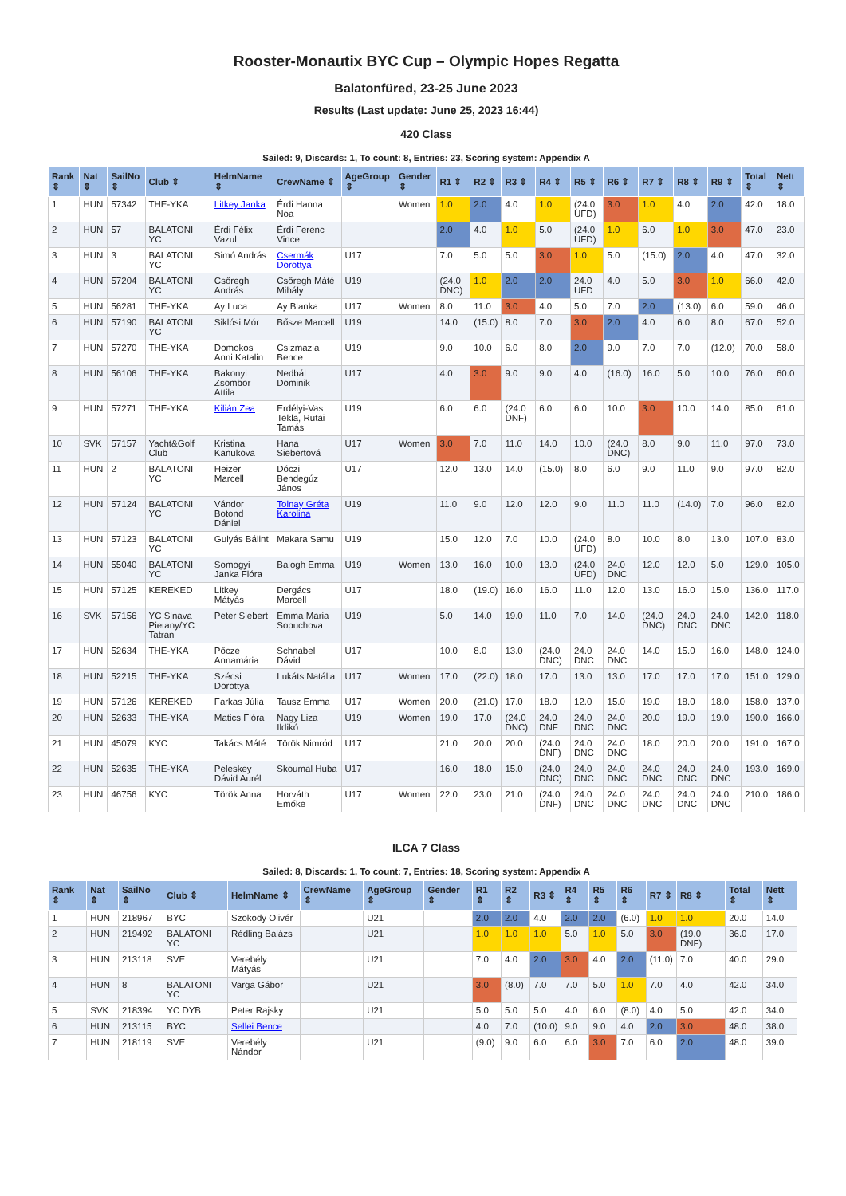Rooster-Monautix BYC Cup – Olympic Hopes Regatta
Balatonfüred, 23-25 June 2023
Results (Last update: June 25, 2023 16:44)
420 Class
Sailed: 9, Discards: 1, To count: 8, Entries: 23, Scoring system: Appendix A
| Rank ⇕ | Nat ⇕ | SailNo ⇕ | Club ⇕ | HelmName ⇕ | CrewName ⇕ | AgeGroup ⇕ | Gender ⇕ | R1 ⇕ | R2 ⇕ | R3 ⇕ | R4 ⇕ | R5 ⇕ | R6 ⇕ | R7 ⇕ | R8 ⇕ | R9 ⇕ | Total ⇕ | Nett ⇕ |
| --- | --- | --- | --- | --- | --- | --- | --- | --- | --- | --- | --- | --- | --- | --- | --- | --- | --- | --- |
| 1 | HUN | 57342 | THE-YKA | Litkey Janka | Érdi Hanna Noa | | Women | 1.0 | 2.0 | 4.0 | 1.0 | (24.0 UFD) | 3.0 | 1.0 | 4.0 | 2.0 | 42.0 | 18.0 |
| 2 | HUN | 57 | BALATONI YC | Érdi Félix Vazul | Érdi Ferenc Vince | | | 2.0 | 4.0 | 1.0 | 5.0 | (24.0 UFD) | 1.0 | 6.0 | 1.0 | 3.0 | 47.0 | 23.0 |
| 3 | HUN | 3 | BALATONI YC | Simó András | Csermák Dorottya | U17 | | 7.0 | 5.0 | 5.0 | 3.0 | 1.0 | 5.0 | (15.0) | 2.0 | 4.0 | 47.0 | 32.0 |
| 4 | HUN | 57204 | BALATONI YC | Csőregh András | Csőregh Máté Mihály | U19 | | (24.0 DNC) | 1.0 | 2.0 | 2.0 | 24.0 UFD | 4.0 | 5.0 | 3.0 | 1.0 | 66.0 | 42.0 |
| 5 | HUN | 56281 | THE-YKA | Ay Luca | Ay Blanka | U17 | Women | 8.0 | 11.0 | 3.0 | 4.0 | 5.0 | 7.0 | 2.0 | (13.0) | 6.0 | 59.0 | 46.0 |
| 6 | HUN | 57190 | BALATONI YC | Siklósi Mór | Bősze Marcell | U19 | | 14.0 | (15.0) | 8.0 | 7.0 | 3.0 | 2.0 | 4.0 | 6.0 | 8.0 | 67.0 | 52.0 |
| 7 | HUN | 57270 | THE-YKA | Domokos Anni Katalin | Csizmazia Bence | U19 | | 9.0 | 10.0 | 6.0 | 8.0 | 2.0 | 9.0 | 7.0 | 7.0 | (12.0) | 70.0 | 58.0 |
| 8 | HUN | 56106 | THE-YKA | Bakonyi Zsombor Attila | Nedbál Dominik | U17 | | 4.0 | 3.0 | 9.0 | 9.0 | 4.0 | (16.0) | 16.0 | 5.0 | 10.0 | 76.0 | 60.0 |
| 9 | HUN | 57271 | THE-YKA | Kilián Zea | Erdélyi-Vas Tekla, Rutai Tamás | U19 | | 6.0 | 6.0 | (24.0 DNF) | 6.0 | 6.0 | 10.0 | 3.0 | 10.0 | 14.0 | 85.0 | 61.0 |
| 10 | SVK | 57157 | Yacht&Golf Club | Kristina Kanukova | Hana Siebertová | U17 | Women | 3.0 | 7.0 | 11.0 | 14.0 | 10.0 | (24.0 DNC) | 8.0 | 9.0 | 11.0 | 97.0 | 73.0 |
| 11 | HUN | 2 | BALATONI YC | Heizer Marcell | Dóczi Bendegúz János | U17 | | 12.0 | 13.0 | 14.0 | (15.0) | 8.0 | 6.0 | 9.0 | 11.0 | 9.0 | 97.0 | 82.0 |
| 12 | HUN | 57124 | BALATONI YC | Vándor Botond Dániel | Tolnay Gréta Karolina | U19 | | 11.0 | 9.0 | 12.0 | 12.0 | 9.0 | 11.0 | 11.0 | (14.0) | 7.0 | 96.0 | 82.0 |
| 13 | HUN | 57123 | BALATONI YC | Gulyás Bálint | Makara Samu | U19 | | 15.0 | 12.0 | 7.0 | 10.0 | (24.0 UFD) | 8.0 | 10.0 | 8.0 | 13.0 | 107.0 | 83.0 |
| 14 | HUN | 55040 | BALATONI YC | Somogyi Janka Flóra | Balogh Emma | U19 | Women | 13.0 | 16.0 | 10.0 | 13.0 | (24.0 UFD) | 24.0 DNC | 12.0 | 12.0 | 5.0 | 129.0 | 105.0 |
| 15 | HUN | 57125 | KEREKED | Litkey Mátyás | Dergács Marcell | U17 | | 18.0 | (19.0) | 16.0 | 16.0 | 11.0 | 12.0 | 13.0 | 16.0 | 15.0 | 136.0 | 117.0 |
| 16 | SVK | 57156 | YC Slnava Pietany/YC Tatran | Peter Siebert | Emma Maria Sopuchova | U19 | | 5.0 | 14.0 | 19.0 | 11.0 | 7.0 | 14.0 | (24.0 DNC) | 24.0 DNC | 24.0 DNC | 142.0 | 118.0 |
| 17 | HUN | 52634 | THE-YKA | Pőcze Annamária | Schnabel Dávid | U17 | | 10.0 | 8.0 | 13.0 | (24.0 DNC) | 24.0 DNC | 24.0 DNC | 14.0 | 15.0 | 16.0 | 148.0 | 124.0 |
| 18 | HUN | 52215 | THE-YKA | Szécsi Dorottya | Lukáts Natália | U17 | Women | 17.0 | (22.0) | 18.0 | 17.0 | 13.0 | 13.0 | 17.0 | 17.0 | 17.0 | 151.0 | 129.0 |
| 19 | HUN | 57126 | KEREKED | Farkas Júlia | Tausz Emma | U17 | Women | 20.0 | (21.0) | 17.0 | 18.0 | 12.0 | 15.0 | 19.0 | 18.0 | 18.0 | 158.0 | 137.0 |
| 20 | HUN | 52633 | THE-YKA | Matics Flóra | Nagy Liza Ildikó | U19 | Women | 19.0 | 17.0 | (24.0 DNC) | 24.0 DNF | 24.0 DNC | 24.0 DNC | 20.0 | 19.0 | 19.0 | 190.0 | 166.0 |
| 21 | HUN | 45079 | KYC | Takács Máté | Török Nimród | U17 | | 21.0 | 20.0 | 20.0 | (24.0 DNF) | 24.0 DNC | 24.0 DNC | 18.0 | 20.0 | 20.0 | 191.0 | 167.0 |
| 22 | HUN | 52635 | THE-YKA | Peleskey Dávid Aurél | Skoumal Huba | U17 | | 16.0 | 18.0 | 15.0 | (24.0 DNC) | 24.0 DNC | 24.0 DNC | 24.0 DNC | 24.0 DNC | 24.0 DNC | 193.0 | 169.0 |
| 23 | HUN | 46756 | KYC | Török Anna | Horváth Emőke | U17 | Women | 22.0 | 23.0 | 21.0 | (24.0 DNF) | 24.0 DNC | 24.0 DNC | 24.0 DNC | 24.0 DNC | 24.0 DNC | 210.0 | 186.0 |
ILCA 7 Class
Sailed: 8, Discards: 1, To count: 7, Entries: 18, Scoring system: Appendix A
| Rank ⇕ | Nat ⇕ | SailNo ⇕ | Club ⇕ | HelmName ⇕ | CrewName ⇕ | AgeGroup ⇕ | Gender ⇕ | R1 ⇕ | R2 ⇕ | R3 ⇕ | R4 ⇕ | R5 ⇕ | R6 ⇕ | R7 ⇕ | R8 ⇕ | Total ⇕ | Nett ⇕ |
| --- | --- | --- | --- | --- | --- | --- | --- | --- | --- | --- | --- | --- | --- | --- | --- | --- | --- |
| 1 | HUN | 218967 | BYC | Szokody Olivér | | U21 | | 2.0 | 2.0 | 4.0 | 2.0 | 2.0 | (6.0) | 1.0 | 1.0 | 20.0 | 14.0 |
| 2 | HUN | 219492 | BALATONI YC | Rédling Balázs | | U21 | | 1.0 | 1.0 | 1.0 | 5.0 | 1.0 | 5.0 | 3.0 | (19.0 DNF) | 36.0 | 17.0 |
| 3 | HUN | 213118 | SVE | Verebély Mátyás | | U21 | | 7.0 | 4.0 | 2.0 | 3.0 | 4.0 | 2.0 | (11.0) | 7.0 | 40.0 | 29.0 |
| 4 | HUN | 8 | BALATONI YC | Varga Gábor | | U21 | | 3.0 | (8.0) | 7.0 | 7.0 | 5.0 | 1.0 | 7.0 | 4.0 | 42.0 | 34.0 |
| 5 | SVK | 218394 | YC DYB | Peter Rajsky | | U21 | | 5.0 | 5.0 | 5.0 | 4.0 | 6.0 | (8.0) | 4.0 | 5.0 | 42.0 | 34.0 |
| 6 | HUN | 213115 | BYC | Sellei Bence | | | | 4.0 | 7.0 | (10.0) | 9.0 | 9.0 | 4.0 | 2.0 | 3.0 | 48.0 | 38.0 |
| 7 | HUN | 218119 | SVE | Verebély Nándor | | U21 | | (9.0) | 9.0 | 6.0 | 6.0 | 3.0 | 7.0 | 6.0 | 2.0 | 48.0 | 39.0 |